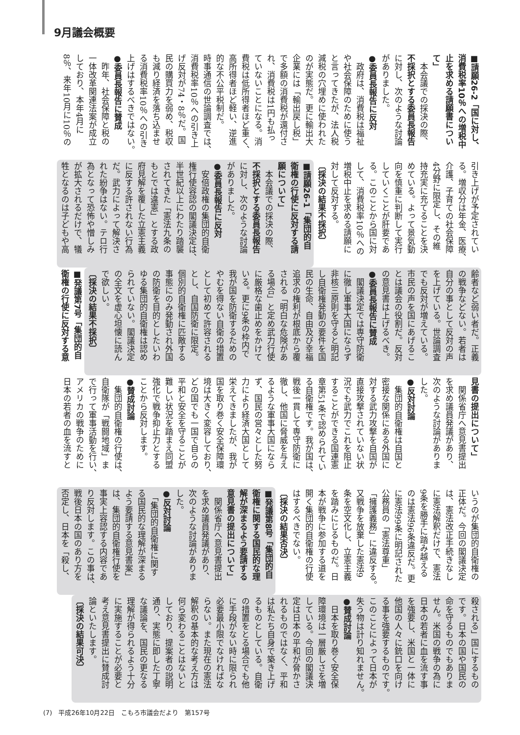9月議会概要
■請願26-2「国に対し、
消費税率10％への増税中
止を求める請願書につい
て」
　本会議での採決の際、
不採択とする委員長報告
に対し、次のような討論
がありました。
●委員長報告に反対
　政府は、消費税は福祉
や社会保障のために使う
と言ってきたが、法人税
減税の穴埋めに使われた
のが実態だ。更に輸出大
企業には「輸出戻し税」
で多額の消費税が還付さ
れ、消費税は1円も払っ
ていないことになる。消
費税は低所得者ほど重く、
高所得者ほど軽い、逆進
的な不公平税制だ。
時事通信の世論調査では、
消費税率10％への引き上
げ反対が74・8％だ。国
民の購買力を弱め、税収
も減り経済を落ち込ませ
る消費税率10％への引き
上げはするべきではない。
●委員長報告に賛成
　昨年、社会保障と税の
一体改革関連法案が成立
しており、本年4月に
8％、来年10月に10％の
引き上げが予定されてい
る。増収分は年金、医療、
介護、子育ての社会保障
4分野に限定し、その維
持充実に充てることを決
めている。よって景気動
向を慎重に判断して実行
していくことが肝要であ
る。このことから国に対
して、消費税率10％への
増税中止を求める請願に
対して反対する。
〔採決の結果不採択〕
■請願26-1「集団的自
衛権の行使に反対する請
願について」
　本会議での採決の際、
不採択とする委員長報告
に対し、次のような討論
がありました。
●委員長報告に反対
　安倍政権の集団的自衛
権行使容認の閣議決定は、
半世紀以上にわたり踏襲
されてきた「憲法九条の
もとでは違憲」とする政
府見解を覆した立憲主義
に反する許されない行為
だ。武力によって解決さ
れた紛争はない。テロ行
為となって恐怖や憎しみ
が拡大されるだけで、犠
牲となるのは子どもや高
齢者など弱い者だ。正義
の戦争などない。若者は
自分の事として反対の声
を上げている。世論調査
でも反対が増えている。
市民の声を国にあげるこ
とは議会の役割だ。反対
の意見書は上げるべき。
●委員長報告に賛成
　閣議決定では専守防衛
に徹し軍事大国にならず
非核三原則を守ると明記
し自衛権発動の要件を国
民の生命、自由及び幸福
追求の権利が根底から覆
される「明白な危険があ
る場合」と定め武力行使
に厳格な歯止めをかけて
いる。更に9条の枠内で
我が国を防衛するための
やむを得ない自衛の措置
として初めて許容される
とし、自国防衛に限定。
個別的自衛権に匹敵する
事態にのみ発動され外国
の防衛を目的としたいわ
ゆる集団的自衛権は認め
られていない。閣議決定
の全文を虚心坦懐に読ん
で欲しい。
〔採決の結果不採択〕
■発議第7号「集団的自
衛権の行使に反対する意
見書の提出について」
　関係省庁へ意見書提出
を求め議員発議があり、
次のような討論がありま
した。
●反対討論
　集団的自衛権は自国と
密接な関係にある外国に
対する武力攻撃を自国が
直接攻撃されていない状
況でも武力でこれを阻止
することができる国連憲
章第51条で認められてい
る自衛権です。我が国は、
戦後一貫して専守防衛に
徹し、他国に脅威を与え
るような軍事大国になら
ず、国民の営々とした努
力により経済大国として
栄えてきましたが、我が
国を取り巻く安全保障環
境は大きく変容しており、
どの国でも一国で自らの
平和と安全を守ることが
難しい状況を踏まえ同盟
強化で戦争抑止力とする
ことから反対します。
●賛成討論
　集団的自衛権の行使は、
自衛隊が「戦闘地域」ま
で行って軍事活動を行い、
アメリカの戦争のために
日本の若者の血を流すと
いうのが集団的自衛権の
正体だ。今回の閣議決定
は、憲法改正手続きなし
に憲法解釈だけで、憲法
9条を勝手に踏み越える
のは憲法96条違反だ。更
に憲法99条に明記された
公務員の「憲法尊重」
「擁護義務」に違反する。
又戦争を放棄した憲法9
条を空文化し、立憲主義
を踏みにじるものだ。日
本が戦争に参加する道を
開く集団的自衛権の行使
はするべきでない。
〔採決の結果否決〕
■発議第8号「集団的自
衛権に関する国民的な理
解が深まるよう要請する
意見書の提出について」
　関係省庁へ意見書提出
を求め議員発議があり、
次のような討論がありま
した。
●反対討論
　「集団的自衛権に関す
る国民的な理解が深まる
よう要請する意見書案」
は、集団的自衛権行使を
事実上容認する内容であ
り反対します。この事は、
戦後日本の国のあり方を
否定し、日本を「殺し、
殺される」国にするもの
です。日本の国や国民の
命を守るものでもありま
せん。米国の戦争の為に
日本の若者に血を流す事
を強要し、米国と一体に
他国の人々に銃口を向け
る事を強要するものです。
このことによって日本が
失う物は計り知れません。
●賛成討論
　日本を取り巻く安全保
障環境は一層厳しさを増
している。今回の閣議決
定は日本の平和が脅かさ
れるものではなく、平和
は私たち自身で築き上げ
るものとしている。自衛
の措置をとる場合でも他
に手段がない時に限られ
必要最小限でなければな
らない。また現在の憲法
解釈の基本的な考え方は
何ら変わることはないと
しており、提案者の説明
通り、実態に即した丁寧
な議論を、国民の更なる
理解が得られるよう十分
に実施することが必要と
考え意見書提出に賛成討
論といたします。
〔採決の結果可決〕
(7)　平成26年10月22日　こもろ市議会だより　第157号